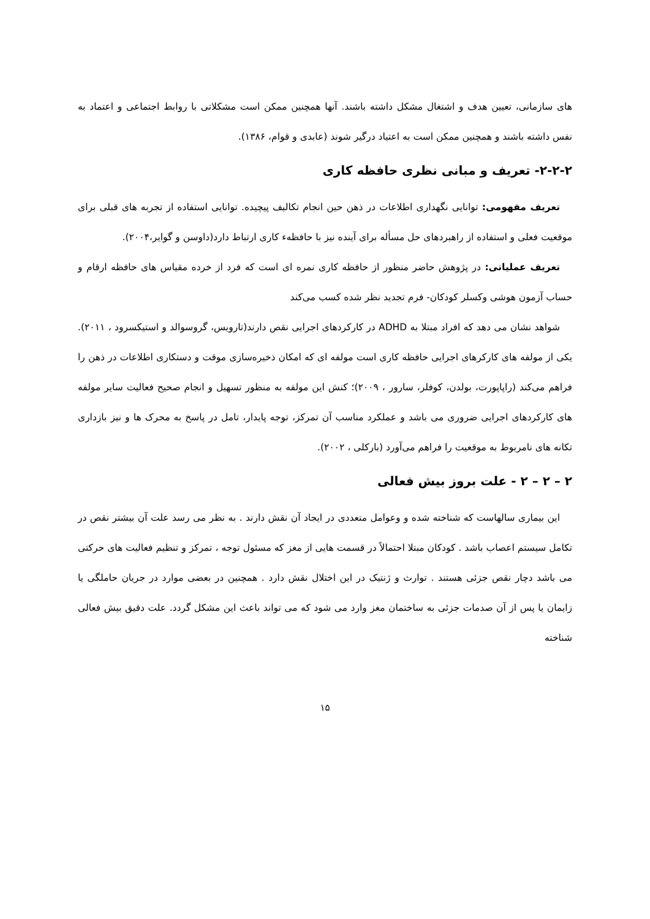های سازمانی، تعیین هدف و اشتغال مشکل داشته باشند. آنها همچنین ممکن است مشکلاتی با روابط اجتماعی و اعتماد به نفس داشته باشند و همچنین ممکن است به اعتیاد درگیر شوند (عابدی و قوام، ۱۳۸۶).
۲-۲-۲- تعریف و مبانی نظری حافظه کاری
تعریف مفهومی: توانایی نگهداری اطلاعات در ذهن حین انجام تکالیف پیچیده. توانایی استفاده از تجربه های قبلی برای موقعیت فعلی و استفاده از راهبردهای حل مسأله برای آینده نیز با حافظهء کاری ارتباط دارد(داوسن و گوایر،۲۰۰۴).
تعریف عملیاتی: در پژوهش حاضر منظور از حافظه کاری نمره ای است که فرد از خرده مقیاس های حافظه ارقام و حساب آزمون هوشی وکسلر کودکان- فرم تجدید نظر شده کسب می‌کند
شواهد نشان می دهد که افراد مبتلا به ADHD در کارکردهای اجرایی نقص دارند(تارویس، گروسوالد و استیکسرود ، ۲۰۱۱). یکی از مولفه های کارکرهای اجرایی حافظه کاری است مولفه ای که امکان ذخیره‌سازی موقت و دستکاری اطلاعات در ذهن را فراهم می‌کند (راپاپورت، بولدن، کوفلر، سارور ، ۲۰۰۹)؛ کنش این مولفه به منظور تسهیل و انجام صحیح فعالیت سایر مولفه های کارکردهای اجرایی ضروری می باشد و عملکرد مناسب آن تمرکز، توجه پایدار، تامل در پاسخ به محرک ها و نیز بازداری تکانه های نامربوط به موقعیت را فراهم می‌آورد (بارکلی ، ۲۰۰۲).
۲ – ۲ – ۲ - علت بروز بیش فعالی
این بیماری سالهاست که شناخته شده و وعوامل متعددی در ایجاد آن نقش دارند . به نظر می رسد علت آن بیشتر نقص در تکامل سیستم اعصاب باشد . کودکان مبتلا احتمالاً در قسمت هایی از مغز که مسئول توجه ، تمرکز و تنظیم فعالیت های حرکتی می باشد دچار نقص جزئی هستند . توارث و ژنتیک در این اختلال نقش دارد . همچنین در بعضی موارد در جریان حاملگی یا زایمان یا پس از آن صدمات جزئی به ساختمان مغز وارد می شود که می تواند باعث این مشکل گردد. علت دقیق بیش فعالی شناخته
۱۵